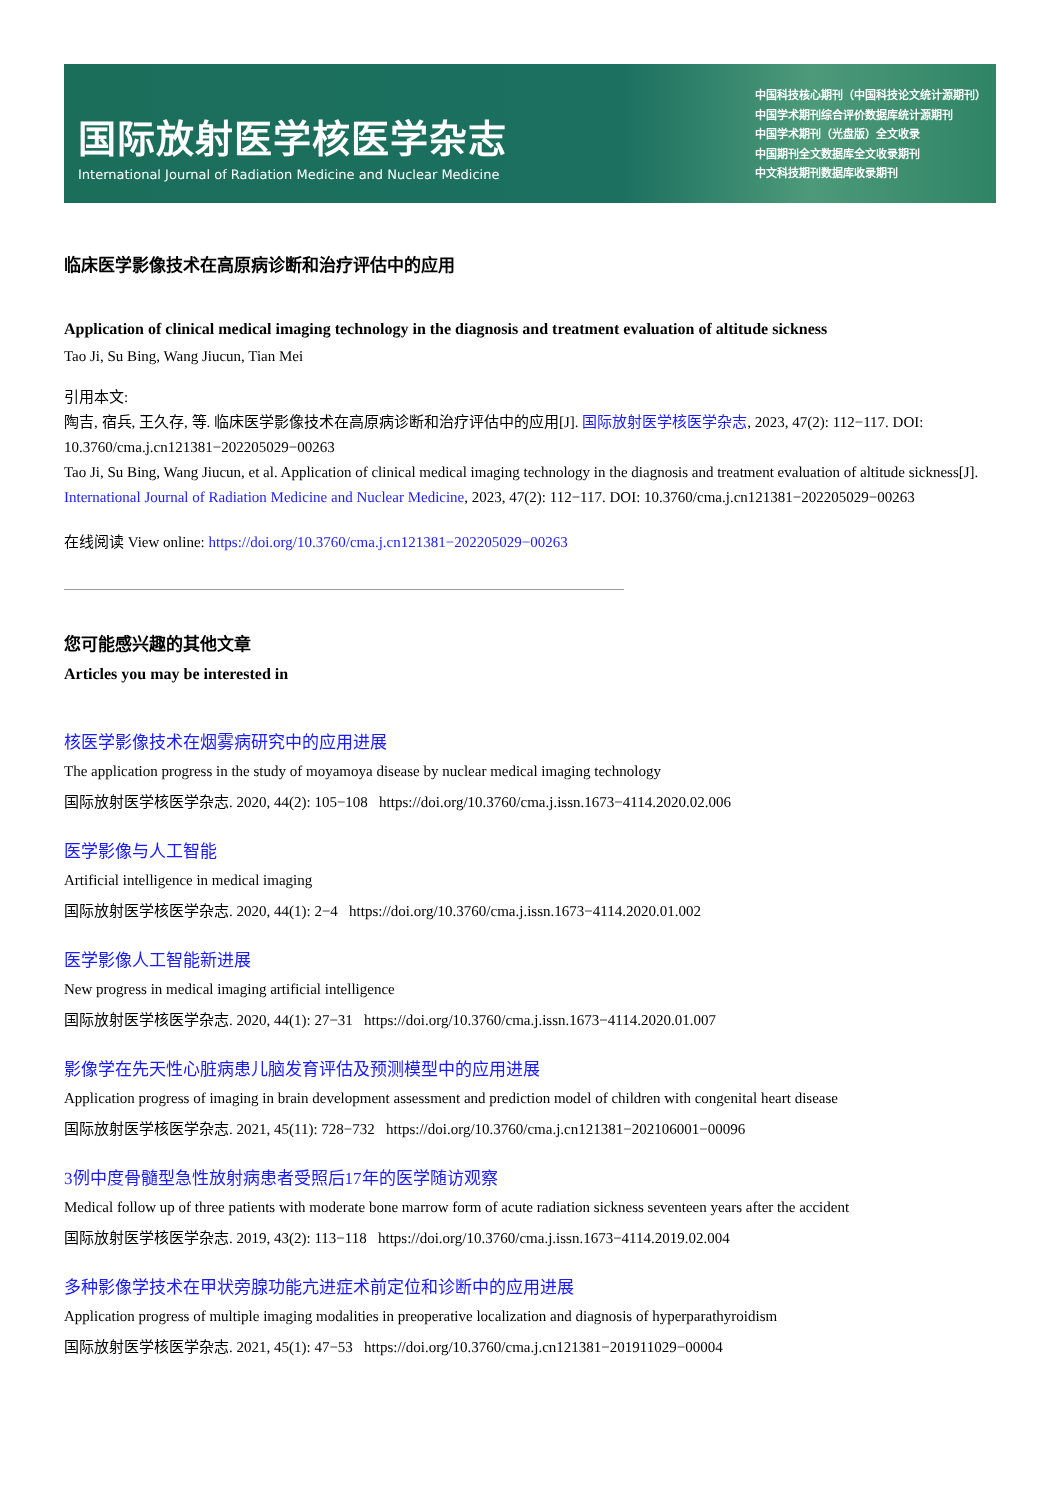国际放射医学核医学杂志
International Journal of Radiation Medicine and Nuclear Medicine
中国科技核心期刊（中国科技论文统计源期刊）
中国学术期刊综合评价数据库统计源期刊
中国学术期刊（光盘版）全文收录
中国期刊全文数据库全文收录期刊
中文科技期刊数据库收录期刊
临床医学影像技术在高原病诊断和治疗评估中的应用
Application of clinical medical imaging technology in the diagnosis and treatment evaluation of altitude sickness
Tao Ji, Su Bing, Wang Jiucun, Tian Mei
引用本文:
陶吉, 宿兵, 王久存, 等. 临床医学影像技术在高原病诊断和治疗评估中的应用[J]. 国际放射医学核医学杂志, 2023, 47(2): 112−117. DOI: 10.3760/cma.j.cn121381−202205029−00263
Tao Ji, Su Bing, Wang Jiucun, et al. Application of clinical medical imaging technology in the diagnosis and treatment evaluation of altitude sickness[J]. International Journal of Radiation Medicine and Nuclear Medicine, 2023, 47(2): 112−117. DOI: 10.3760/cma.j.cn121381−202205029−00263
在线阅读 View online: https://doi.org/10.3760/cma.j.cn121381−202205029−00263
您可能感兴趣的其他文章
Articles you may be interested in
核医学影像技术在烟雾病研究中的应用进展
The application progress in the study of moyamoya disease by nuclear medical imaging technology
国际放射医学核医学杂志. 2020, 44(2): 105−108 https://doi.org/10.3760/cma.j.issn.1673−4114.2020.02.006
医学影像与人工智能
Artificial intelligence in medical imaging
国际放射医学核医学杂志. 2020, 44(1): 2−4 https://doi.org/10.3760/cma.j.issn.1673−4114.2020.01.002
医学影像人工智能新进展
New progress in medical imaging artificial intelligence
国际放射医学核医学杂志. 2020, 44(1): 27−31 https://doi.org/10.3760/cma.j.issn.1673−4114.2020.01.007
影像学在先天性心脏病患儿脑发育评估及预测模型中的应用进展
Application progress of imaging in brain development assessment and prediction model of children with congenital heart disease
国际放射医学核医学杂志. 2021, 45(11): 728−732 https://doi.org/10.3760/cma.j.cn121381−202106001−00096
3例中度骨髓型急性放射病患者受照后17年的医学随访观察
Medical follow up of three patients with moderate bone marrow form of acute radiation sickness seventeen years after the accident
国际放射医学核医学杂志. 2019, 43(2): 113−118 https://doi.org/10.3760/cma.j.issn.1673−4114.2019.02.004
多种影像学技术在甲状旁腺功能亢进症术前定位和诊断中的应用进展
Application progress of multiple imaging modalities in preoperative localization and diagnosis of hyperparathyroidism
国际放射医学核医学杂志. 2021, 45(1): 47−53 https://doi.org/10.3760/cma.j.cn121381−201911029−00004